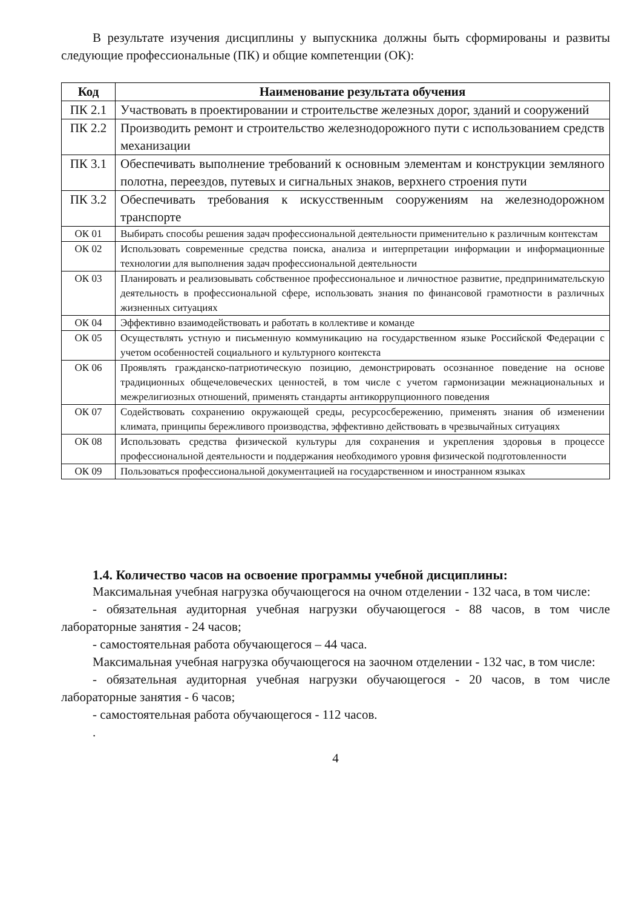В результате изучения дисциплины у выпускника должны быть сформированы и развиты следующие профессиональные (ПК) и общие компетенции (ОК):
| Код | Наименование результата обучения |
| --- | --- |
| ПК 2.1 | Участвовать в проектировании и строительстве железных дорог, зданий и сооружений |
| ПК 2.2 | Производить ремонт и строительство железнодорожного пути с использованием средств механизации |
| ПК 3.1 | Обеспечивать выполнение требований к основным элементам и конструкции земляного полотна, переездов, путевых и сигнальных знаков, верхнего строения пути |
| ПК 3.2 | Обеспечивать требования к искусственным сооружениям на железнодорожном транспорте |
| ОК 01 | Выбирать способы решения задач профессиональной деятельности применительно к различным контекстам |
| ОК 02 | Использовать современные средства поиска, анализа и интерпретации информации и информационные технологии для выполнения задач профессиональной деятельности |
| ОК 03 | Планировать и реализовывать собственное профессиональное и личностное развитие, предпринимательскую деятельность в профессиональной сфере, использовать знания по финансовой грамотности в различных жизненных ситуациях |
| ОК 04 | Эффективно взаимодействовать и работать в коллективе и команде |
| ОК 05 | Осуществлять устную и письменную коммуникацию на государственном языке Российской Федерации с учетом особенностей социального и культурного контекста |
| ОК 06 | Проявлять гражданско-патриотическую позицию, демонстрировать осознанное поведение на основе традиционных общечеловеческих ценностей, в том числе с учетом гармонизации межнациональных и межрелигиозных отношений, применять стандарты антикоррупционного поведения |
| ОК 07 | Содействовать сохранению окружающей среды, ресурсосбережению, применять знания об изменении климата, принципы бережливого производства, эффективно действовать в чрезвычайных ситуациях |
| ОК 08 | Использовать средства физической культуры для сохранения и укрепления здоровья в процессе профессиональной деятельности и поддержания необходимого уровня физической подготовленности |
| ОК 09 | Пользоваться профессиональной документацией на государственном и иностранном языках |
1.4. Количество часов на освоение программы учебной дисциплины:
Максимальная учебная нагрузка обучающегося на очном отделении - 132 часа, в том числе:
- обязательная аудиторная учебная нагрузки обучающегося - 88 часов, в том числе лабораторные занятия - 24 часов;
- самостоятельная работа обучающегося – 44 часа.
Максимальная учебная нагрузка обучающегося на заочном отделении - 132 час, в том числе:
- обязательная аудиторная учебная нагрузки обучающегося - 20 часов, в том числе лабораторные занятия - 6 часов;
- самостоятельная работа обучающегося - 112 часов.
.
4